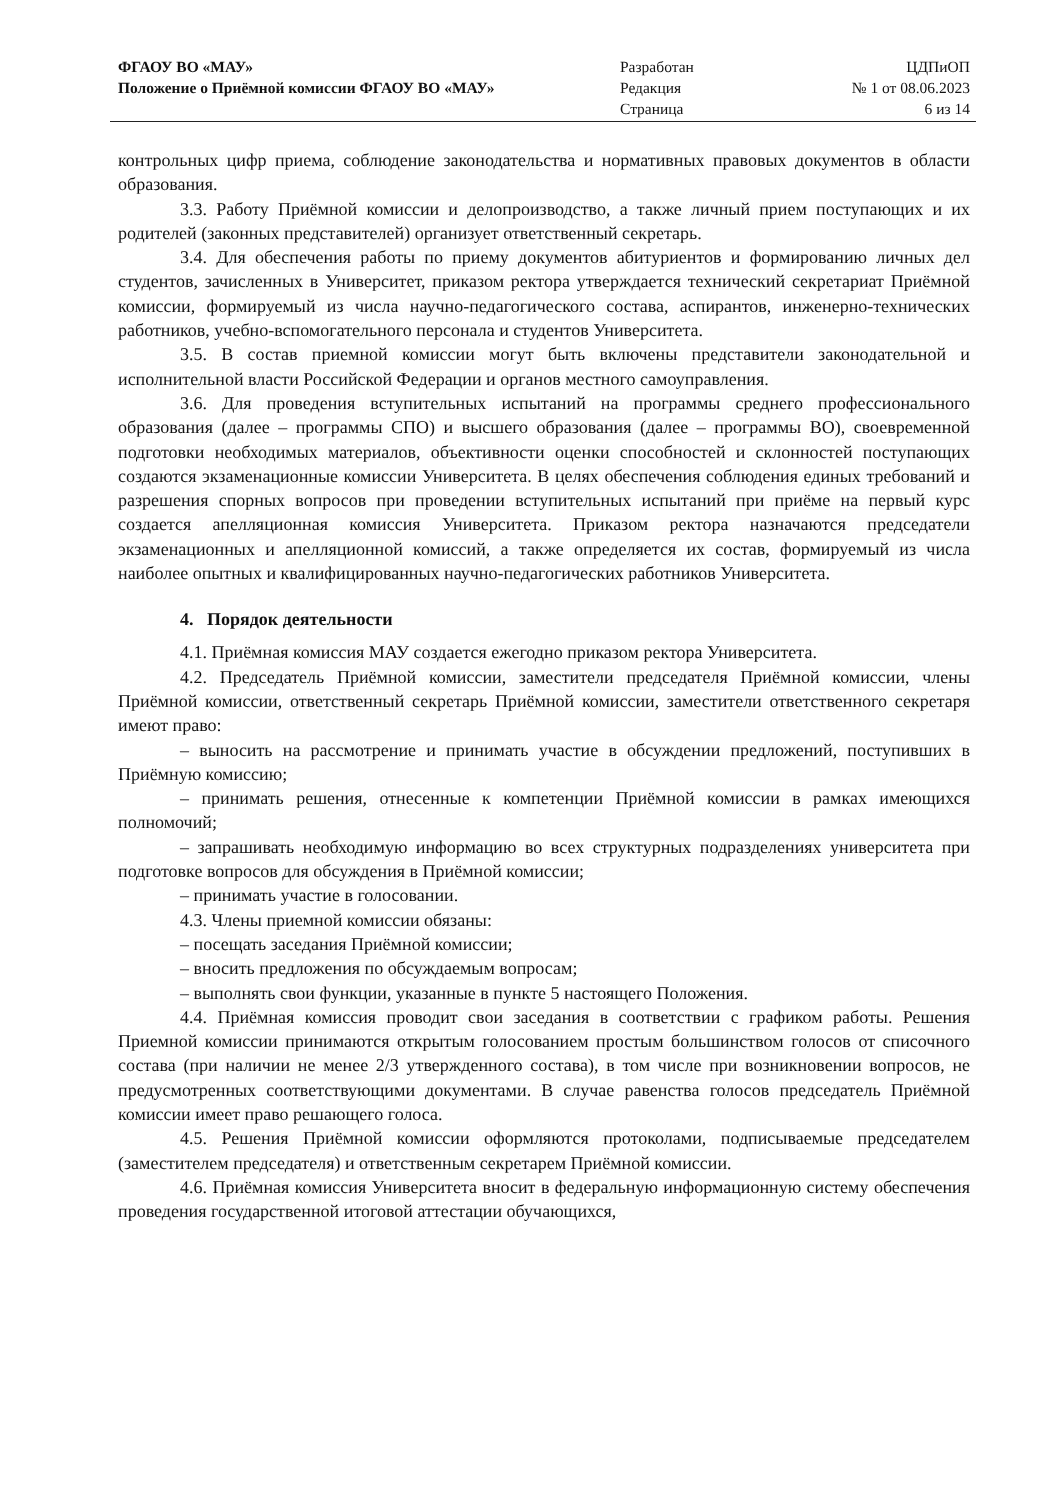ФГАОУ ВО «МАУ»
Положение о Приёмной комиссии ФГАОУ ВО «МАУ»
Разработан
Редакция
Страница
ЦДПиОП
№ 1 от 08.06.2023
6 из 14
контрольных цифр приема, соблюдение законодательства и нормативных правовых документов в области образования.
3.3. Работу Приёмной комиссии и делопроизводство, а также личный прием поступающих и их родителей (законных представителей) организует ответственный секретарь.
3.4. Для обеспечения работы по приему документов абитуриентов и формированию личных дел студентов, зачисленных в Университет, приказом ректора утверждается технический секретариат Приёмной комиссии, формируемый из числа научно-педагогического состава, аспирантов, инженерно-технических работников, учебно-вспомогательного персонала и студентов Университета.
3.5. В состав приемной комиссии могут быть включены представители законодательной и исполнительной власти Российской Федерации и органов местного самоуправления.
3.6. Для проведения вступительных испытаний на программы среднего профессионального образования (далее – программы СПО) и высшего образования (далее – программы ВО), своевременной подготовки необходимых материалов, объективности оценки способностей и склонностей поступающих создаются экзаменационные комиссии Университета. В целях обеспечения соблюдения единых требований и разрешения спорных вопросов при проведении вступительных испытаний при приёме на первый курс создается апелляционная комиссия Университета. Приказом ректора назначаются председатели экзаменационных и апелляционной комиссий, а также определяется их состав, формируемый из числа наиболее опытных и квалифицированных научно-педагогических работников Университета.
4. Порядок деятельности
4.1. Приёмная комиссия МАУ создается ежегодно приказом ректора Университета.
4.2. Председатель Приёмной комиссии, заместители председателя Приёмной комиссии, члены Приёмной комиссии, ответственный секретарь Приёмной комиссии, заместители ответственного секретаря имеют право:
– выносить на рассмотрение и принимать участие в обсуждении предложений, поступивших в Приёмную комиссию;
– принимать решения, отнесенные к компетенции Приёмной комиссии в рамках имеющихся полномочий;
– запрашивать необходимую информацию во всех структурных подразделениях университета при подготовке вопросов для обсуждения в Приёмной комиссии;
– принимать участие в голосовании.
4.3. Члены приемной комиссии обязаны:
– посещать заседания Приёмной комиссии;
– вносить предложения по обсуждаемым вопросам;
– выполнять свои функции, указанные в пункте 5 настоящего Положения.
4.4. Приёмная комиссия проводит свои заседания в соответствии с графиком работы. Решения Приемной комиссии принимаются открытым голосованием простым большинством голосов от списочного состава (при наличии не менее 2/3 утвержденного состава), в том числе при возникновении вопросов, не предусмотренных соответствующими документами. В случае равенства голосов председатель Приёмной комиссии имеет право решающего голоса.
4.5. Решения Приёмной комиссии оформляются протоколами, подписываемые председателем (заместителем председателя) и ответственным секретарем Приёмной комиссии.
4.6. Приёмная комиссия Университета вносит в федеральную информационную систему обеспечения проведения государственной итоговой аттестации обучающихся,